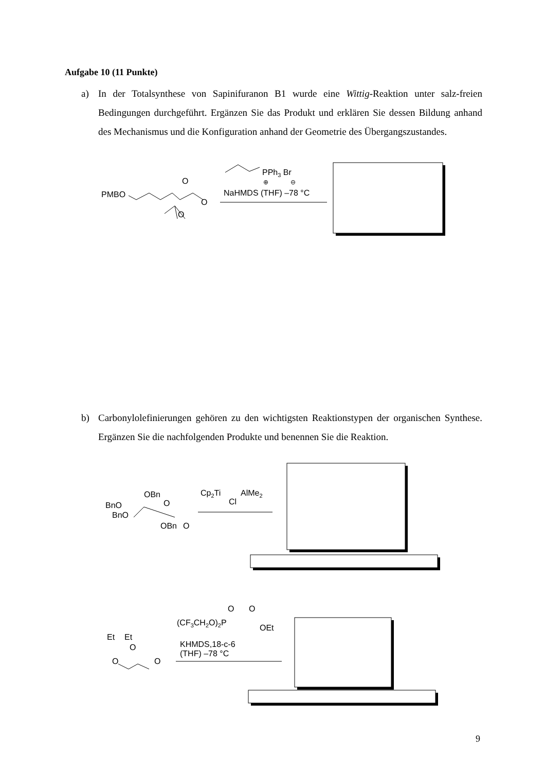Aufgabe 10 (11 Punkte)
a)
In der Totalsynthese von Sapinifuranon B1 wurde eine Wittig-Reaktion unter salz-freien Bedingungen durchgeführt. Ergänzen Sie das Produkt und erklären Sie dessen Bildung anhand des Mechanismus und die Konfiguration anhand der Geometrie des Übergangszustandes.
b)
Carbonylolefinierungen gehören zu den wichtigsten Reaktionstypen der organischen Synthese. Ergänzen Sie die nachfolgenden Produkte und benennen Sie die Reaktion.
PMBO
O
O
O
PPh3 Br
⊕
⊖
NaHMDS (THF) –78 °C
OBn
BnO
BnO
O
OBn
O
Cp2Ti
AlMe2
Cl
O
O
(CF3CH2O)2P
OEt
Et
Et
O
O
O
KHMDS,18-c-6
(THF) –78 °C
9